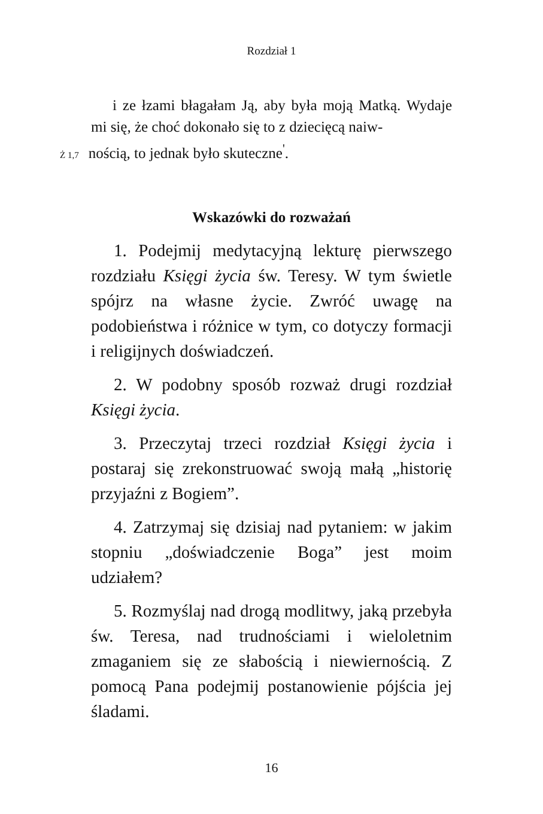Rozdział 1
i ze łzami błagałam Ją, aby była moją Matką. Wydaje mi się, że choć dokonało się to z dziecięcą naiw-
Ż 1,7 nością, to jednak było skuteczne<sup>'</sup>.
Wskazówki do rozważań
1. Podejmij medytacyjną lekturę pierwszego rozdziału Księgi życia św. Teresy. W tym świetle spójrz na własne życie. Zwróć uwagę na podobieństwa i różnice w tym, co dotyczy formacji i religijnych doświadczeń.
2. W podobny sposób rozważ drugi rozdział Księgi życia.
3. Przeczytaj trzeci rozdział Księgi życia i postaraj się zrekonstruować swoją małą „historię przyjaźni z Bogiem”.
4. Zatrzymaj się dzisiaj nad pytaniem: w jakim stopniu „doświadczenie Boga” jest moim udziałem?
5. Rozmyślaj nad drogą modlitwy, jaką przebyła św. Teresa, nad trudnościami i wieloletnim zmaganiem się ze słabością i niewiernością. Z pomocą Pana podejmij postanowienie pójścia jej śladami.
16